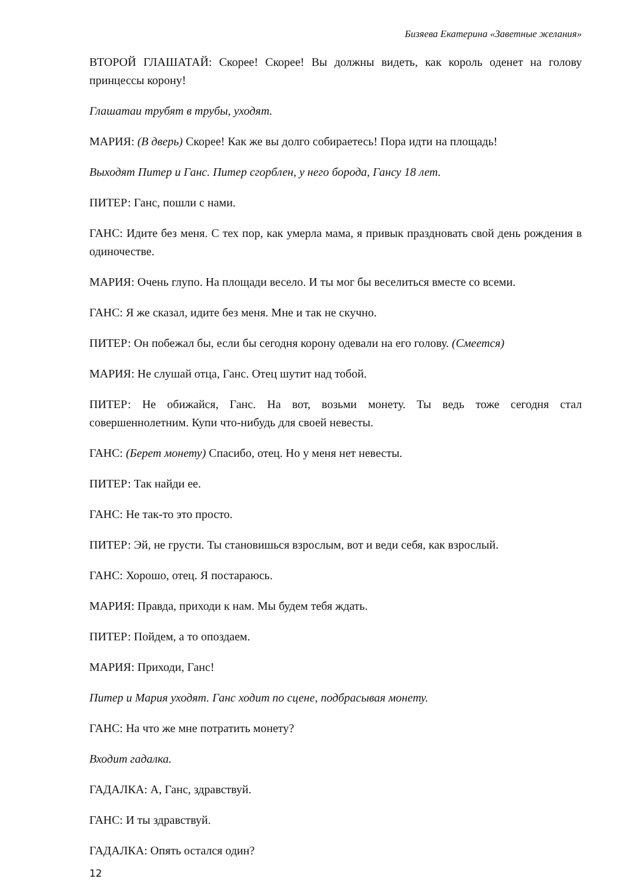Бизяева Екатерина «Заветные желания»
ВТОРОЙ ГЛАШАТАЙ: Скорее! Скорее! Вы должны видеть, как король оденет на голову принцессы корону!
Глашатаи трубят в трубы, уходят.
МАРИЯ: (В дверь) Скорее! Как же вы долго собираетесь! Пора идти на площадь!
Выходят Питер и Ганс. Питер сгорблен, у него борода, Гансу 18 лет.
ПИТЕР: Ганс, пошли с нами.
ГАНС: Идите без меня. С тех пор, как умерла мама, я привык праздновать свой день рождения в одиночестве.
МАРИЯ: Очень глупо. На площади весело. И ты мог бы веселиться вместе со всеми.
ГАНС: Я же сказал, идите без меня. Мне и так не скучно.
ПИТЕР: Он побежал бы, если бы сегодня корону одевали на его голову. (Смеется)
МАРИЯ: Не слушай отца, Ганс. Отец шутит над тобой.
ПИТЕР: Не обижайся, Ганс. На вот, возьми монету. Ты ведь тоже сегодня стал совершеннолетним. Купи что-нибудь для своей невесты.
ГАНС: (Берет монету) Спасибо, отец. Но у меня нет невесты.
ПИТЕР: Так найди ее.
ГАНС: Не так-то это просто.
ПИТЕР: Эй, не грусти. Ты становишься взрослым, вот и веди себя, как взрослый.
ГАНС: Хорошо, отец. Я постараюсь.
МАРИЯ: Правда, приходи к нам. Мы будем тебя ждать.
ПИТЕР: Пойдем, а то опоздаем.
МАРИЯ: Приходи, Ганс!
Питер и Мария уходят. Ганс ходит по сцене, подбрасывая монету.
ГАНС: На что же мне потратить монету?
Входит гадалка.
ГАДАЛКА: А, Ганс, здравствуй.
ГАНС: И ты здравствуй.
ГАДАЛКА: Опять остался один?
12